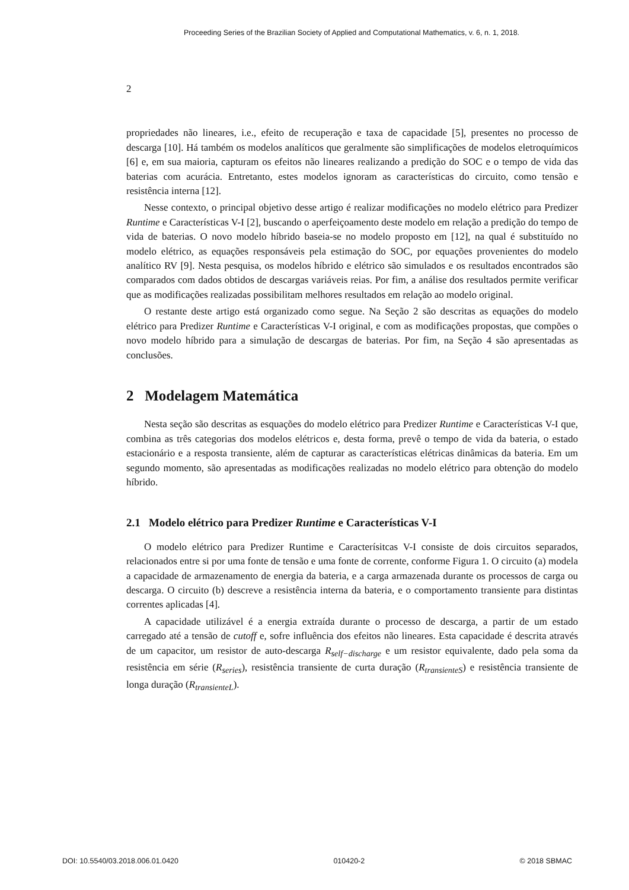Proceeding Series of the Brazilian Society of Applied and Computational Mathematics, v. 6, n. 1, 2018.
2
propriedades não lineares, i.e., efeito de recuperação e taxa de capacidade [5], presentes no processo de descarga [10]. Há também os modelos analíticos que geralmente são simplificações de modelos eletroquímicos [6] e, em sua maioria, capturam os efeitos não lineares realizando a predição do SOC e o tempo de vida das baterias com acurácia. Entretanto, estes modelos ignoram as características do circuito, como tensão e resistência interna [12].
Nesse contexto, o principal objetivo desse artigo é realizar modificações no modelo elétrico para Predizer Runtime e Características V-I [2], buscando o aperfeiçoamento deste modelo em relação a predição do tempo de vida de baterias. O novo modelo híbrido baseia-se no modelo proposto em [12], na qual é substituído no modelo elétrico, as equações responsáveis pela estimação do SOC, por equações provenientes do modelo analítico RV [9]. Nesta pesquisa, os modelos híbrido e elétrico são simulados e os resultados encontrados são comparados com dados obtidos de descargas variáveis reias. Por fim, a análise dos resultados permite verificar que as modificações realizadas possibilitam melhores resultados em relação ao modelo original.
O restante deste artigo está organizado como segue. Na Seção 2 são descritas as equações do modelo elétrico para Predizer Runtime e Características V-I original, e com as modificações propostas, que compões o novo modelo híbrido para a simulação de descargas de baterias. Por fim, na Seção 4 são apresentadas as conclusões.
2 Modelagem Matemática
Nesta seção são descritas as esquações do modelo elétrico para Predizer Runtime e Características V-I que, combina as três categorias dos modelos elétricos e, desta forma, prevê o tempo de vida da bateria, o estado estacionário e a resposta transiente, além de capturar as características elétricas dinâmicas da bateria. Em um segundo momento, são apresentadas as modificações realizadas no modelo elétrico para obtenção do modelo híbrido.
2.1 Modelo elétrico para Predizer Runtime e Características V-I
O modelo elétrico para Predizer Runtime e Caracterísitcas V-I consiste de dois circuitos separados, relacionados entre si por uma fonte de tensão e uma fonte de corrente, conforme Figura 1. O circuito (a) modela a capacidade de armazenamento de energia da bateria, e a carga armazenada durante os processos de carga ou descarga. O circuito (b) descreve a resistência interna da bateria, e o comportamento transiente para distintas correntes aplicadas [4].
A capacidade utilizável é a energia extraída durante o processo de descarga, a partir de um estado carregado até a tensão de cutoff e, sofre influência dos efeitos não lineares. Esta capacidade é descrita através de um capacitor, um resistor de auto-descarga R<sub>self−discharge</sub> e um resistor equivalente, dado pela soma da resistência em série (R<sub>series</sub>), resistência transiente de curta duração (R<sub>transienteS</sub>) e resistência transiente de longa duração (R<sub>transienteL</sub>).
DOI: 10.5540/03.2018.006.01.0420 010420-2 © 2018 SBMAC